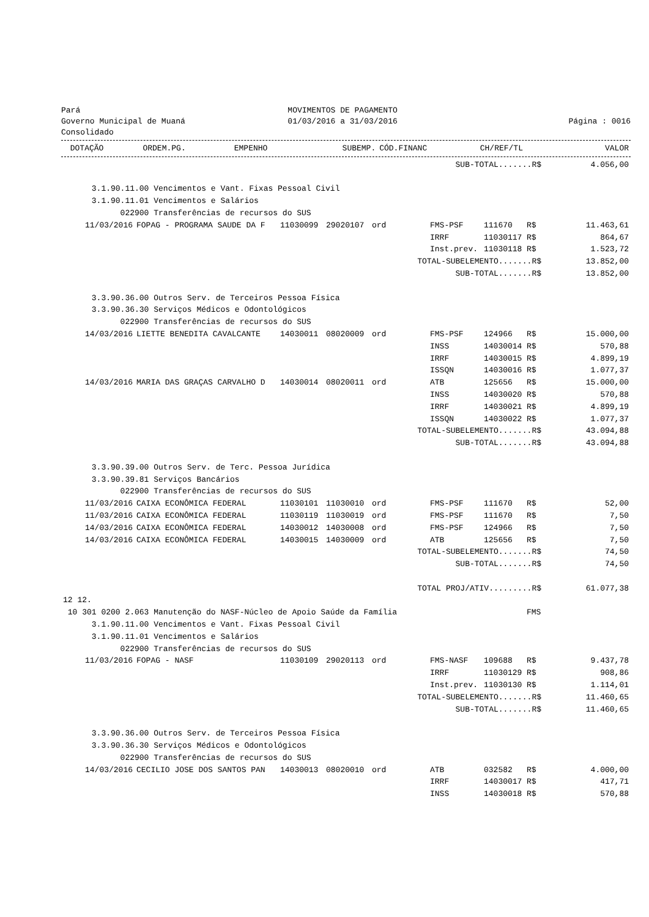Pará
Governo Municipal de Muaná
Consolidado
MOVIMENTOS DE PAGAMENTO
01/03/2016 a 31/03/2016
Página : 0016
| | DOTAÇÃO | ORDEM.PG. | EMPENHO | SUBEMP. | CÓD.FINANC | CH/REF/TL | | VALOR |
| --- | --- | --- | --- | --- | --- | --- | --- | --- |
| SUB-TOTAL.......R$ | | | | | | | | 4.056,00 |
| 3.1.90.11.00 Vencimentos e Vant. Fixas Pessoal Civil | | | | | | | | |
| 3.1.90.11.01 Vencimentos e Salários | | | | | | | | |
| 022900 Transferências de recursos do SUS | | | | | | | | |
| 11/03/2016 | FOPAG - PROGRAMA SAUDE DA F | 11030099 | 29020107 | ord | FMS-PSF | 111670 | R$ | 11.463,61 |
| | | | | | IRRF | 11030117 | R$ | 864,67 |
| | | | | | Inst.prev. | 11030118 | R$ | 1.523,72 |
| TOTAL-SUBELEMENTO.......R$ | | | | | | | | 13.852,00 |
| SUB-TOTAL.......R$ | | | | | | | | 13.852,00 |
| 3.3.90.36.00 Outros Serv. de Terceiros Pessoa Física | | | | | | | | |
| 3.3.90.36.30 Serviços Médicos e Odontológicos | | | | | | | | |
| 022900 Transferências de recursos do SUS | | | | | | | | |
| 14/03/2016 | LIETTE BENEDITA CAVALCANTE | 14030011 | 08020009 | ord | FMS-PSF | 124966 | R$ | 15.000,00 |
| | | | | | INSS | 14030014 | R$ | 570,88 |
| | | | | | IRRF | 14030015 | R$ | 4.899,19 |
| | | | | | ISSQN | 14030016 | R$ | 1.077,37 |
| 14/03/2016 | MARIA DAS GRAÇAS CARVALHO D | 14030014 | 08020011 | ord | ATB | 125656 | R$ | 15.000,00 |
| | | | | | INSS | 14030020 | R$ | 570,88 |
| | | | | | IRRF | 14030021 | R$ | 4.899,19 |
| | | | | | ISSQN | 14030022 | R$ | 1.077,37 |
| TOTAL-SUBELEMENTO.......R$ | | | | | | | | 43.094,88 |
| SUB-TOTAL.......R$ | | | | | | | | 43.094,88 |
| 3.3.90.39.00 Outros Serv. de Terc. Pessoa Jurídica | | | | | | | | |
| 3.3.90.39.81 Serviços Bancários | | | | | | | | |
| 022900 Transferências de recursos do SUS | | | | | | | | |
| 11/03/2016 | CAIXA ECONÔMICA FEDERAL | 11030101 | 11030010 | ord | FMS-PSF | 111670 | R$ | 52,00 |
| 11/03/2016 | CAIXA ECONÔMICA FEDERAL | 11030119 | 11030019 | ord | FMS-PSF | 111670 | R$ | 7,50 |
| 14/03/2016 | CAIXA ECONÔMICA FEDERAL | 14030012 | 14030008 | ord | FMS-PSF | 124966 | R$ | 7,50 |
| 14/03/2016 | CAIXA ECONÔMICA FEDERAL | 14030015 | 14030009 | ord | ATB | 125656 | R$ | 7,50 |
| TOTAL-SUBELEMENTO.......R$ | | | | | | | | 74,50 |
| SUB-TOTAL.......R$ | | | | | | | | 74,50 |
| TOTAL PROJ/ATIV.........R$ | | | | | | | | 61.077,38 |
| 12 12. | | | | | | | | |
| 10 301 0200 2.063 Manutenção do NASF-Núcleo de Apoio Saúde da Família | | | | | | | FMS | |
| 3.1.90.11.00 Vencimentos e Vant. Fixas Pessoal Civil | | | | | | | | |
| 3.1.90.11.01 Vencimentos e Salários | | | | | | | | |
| 022900 Transferências de recursos do SUS | | | | | | | | |
| 11/03/2016 | FOPAG - NASF | 11030109 | 29020113 | ord | FMS-NASF | 109688 | R$ | 9.437,78 |
| | | | | | IRRF | 11030129 | R$ | 908,86 |
| | | | | | Inst.prev. | 11030130 | R$ | 1.114,01 |
| TOTAL-SUBELEMENTO.......R$ | | | | | | | | 11.460,65 |
| SUB-TOTAL.......R$ | | | | | | | | 11.460,65 |
| 3.3.90.36.00 Outros Serv. de Terceiros Pessoa Física | | | | | | | | |
| 3.3.90.36.30 Serviços Médicos e Odontológicos | | | | | | | | |
| 022900 Transferências de recursos do SUS | | | | | | | | |
| 14/03/2016 | CECILIO JOSE DOS SANTOS PAN | 14030013 | 08020010 | ord | ATB | 032582 | R$ | 4.000,00 |
| | | | | | IRRF | 14030017 | R$ | 417,71 |
| | | | | | INSS | 14030018 | R$ | 570,88 |